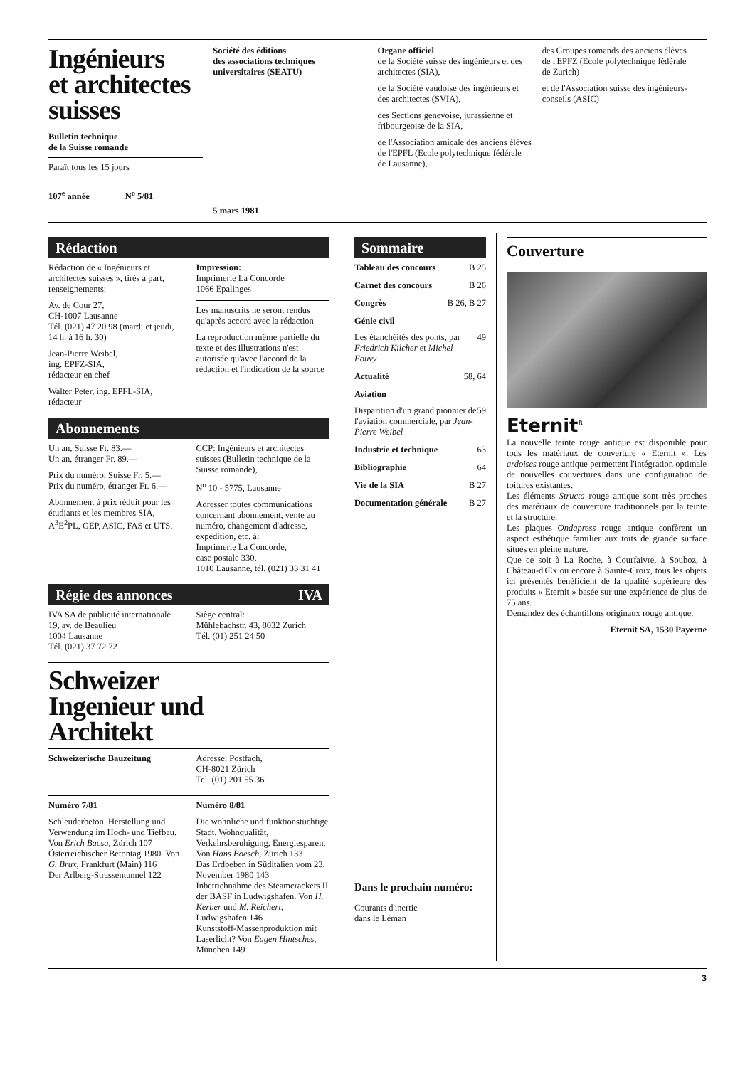Ingénieurs
et architectes
suisses
Bulletin technique
de la Suisse romande
Paraît tous les 15 jours
107<sup>e</sup> année N<sup>o</sup> 5/81
Société des éditions
des associations techniques
universitaires (SEATU)
5 mars 1981
Organe officiel
de la Société suisse des ingénieurs et des architectes (SIA),
de la Société vaudoise des ingénieurs et des architectes (SVIA),
des Sections genevoise, jurassienne et fribourgeoise de la SIA,
de l'Association amicale des anciens élèves de l'EPFL (Ecole polytechnique fédérale de Lausanne),
des Groupes romands des anciens élèves de l'EPFZ (Ecole polytechnique fédérale de Zurich)
et de l'Association suisse des ingénieurs-conseils (ASIC)
Rédaction
Rédaction de « Ingénieurs et architectes suisses », tirés à part, renseignements:
Av. de Cour 27,
CH-1007 Lausanne
Tél. (021) 47 20 98 (mardi et jeudi, 14 h. à 16 h. 30)
Jean-Pierre Weibel,
ing. EPFZ-SIA,
rédacteur en chef
Walter Peter, ing. EPFL-SIA,
rédacteur
Impression:
Imprimerie La Concorde
1066 Epalinges
Les manuscrits ne seront rendus qu'après accord avec la rédaction
La reproduction même partielle du texte et des illustrations n'est autorisée qu'avec l'accord de la rédaction et l'indication de la source
Abonnements
Un an, Suisse Fr. 83.—
Un an, étranger Fr. 89.—
Prix du numéro, Suisse Fr. 5.—
Prix du numéro, étranger Fr. 6.—
Abonnement à prix réduit pour les étudiants et les membres SIA, A<sup>3</sup>E<sup>2</sup>PL, GEP, ASIC, FAS et UTS.
CCP: Ingénieurs et architectes suisses (Bulletin technique de la Suisse romande),
N<sup>o</sup> 10 - 5775, Lausanne
Adresser toutes communications concernant abonnement, vente au numéro, changement d'adresse, expédition, etc. à:
Imprimerie La Concorde,
case postale 330,
1010 Lausanne, tél. (021) 33 31 41
Régie des annonces IVA
IVA SA de publicité internationale
19, av. de Beaulieu
1004 Lausanne
Tél. (021) 37 72 72
Siège central:
Mühlebachstr. 43, 8032 Zurich
Tél. (01) 251 24 50
Schweizer
Ingenieur und
Architekt
Schweizerische Bauzeitung Adresse: Postfach,
CH-8021 Zürich
Tel. (01) 201 55 36
Numéro 7/81
Schleuderbeton. Herstellung und Verwendung im Hoch- und Tiefbau. Von Erich Bacsa, Zürich 107
Österreichischer Betontag 1980. Von G. Brux, Frankfurt (Main) 116
Der Arlberg-Strassentunnel 122
Numéro 8/81
Die wohnliche und funktionstüchtige Stadt. Wohnqualität, Verkehrsberuhigung, Energiesparen. Von Hans Boesch, Zürich 133
Das Erdbeben in Süditalien vom 23. November 1980 143
Inbetriebnahme des Steamcrackers II der BASF in Ludwigshafen. Von H. Kerber und M. Reichert, Ludwigshafen 146
Kunststoff-Massenproduktion mit Laserlicht? Von Eugen Hintsches, München 149
Sommaire
Tableau des concours B 25
Carnet des concours B 26
Congrès B 26, B 27
Génie civil
Les étanchéités des ponts, par Friedrich Kilcher et Michel Fouvy 49
Actualité 58, 64
Aviation
Disparition d'un grand pionnier de l'aviation commerciale, par Jean-Pierre Weibel 59
Industrie et technique 63
Bibliographie 64
Vie de la SIA B 27
Documentation générale B 27
Dans le prochain numéro:
Courants d'inertie
dans le Léman
Couverture
Eternit<sup>R</sup>
La nouvelle teinte rouge antique est disponible pour tous les matériaux de couverture « Eternit ». Les ardoises rouge antique permettent l'intégration optimale de nouvelles couvertures dans une configuration de toitures existantes.
Les éléments Structa rouge antique sont très proches des matériaux de couverture traditionnels par la teinte et la structure.
Les plaques Ondapress rouge antique confèrent un aspect esthétique familier aux toits de grande surface situés en pleine nature.
Que ce soit à La Roche, à Courfaivre, à Souboz, à Château-d'Œx ou encore à Sainte-Croix, tous les objets ici présentés bénéficient de la qualité supérieure des produits « Eternit » basée sur une expérience de plus de 75 ans.
Demandez des échantillons originaux rouge antique.
Eternit SA, 1530 Payerne
3